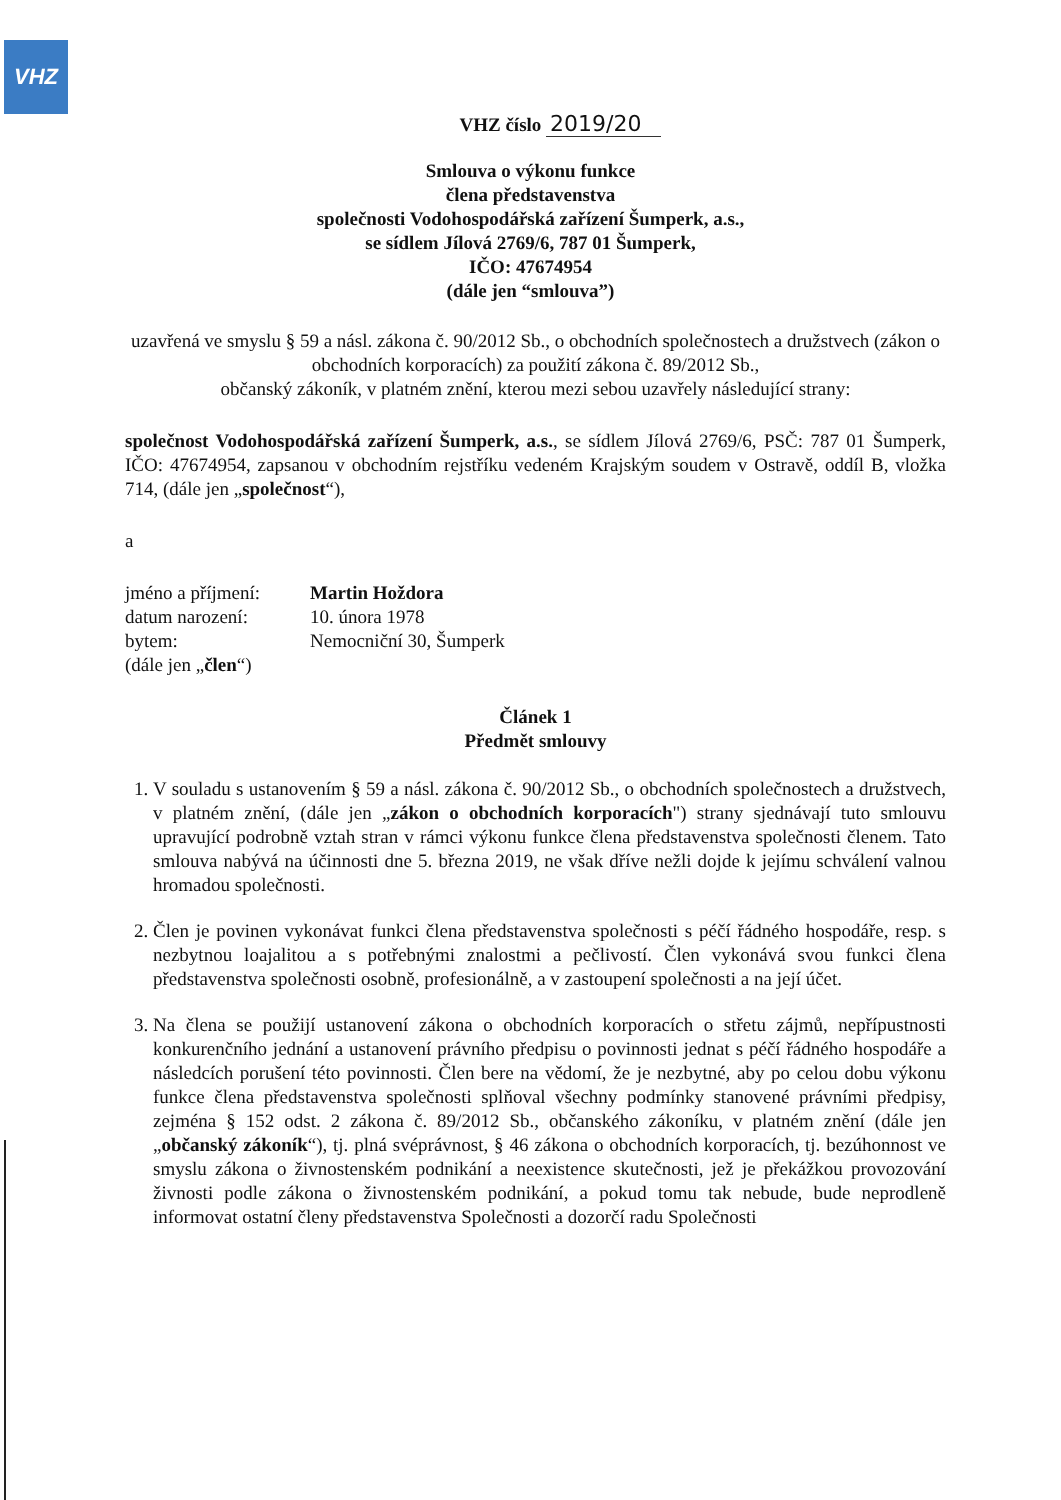VHZ
VHZ číslo 2019/20
Smlouva o výkonu funkce
člena představenstva
společnosti Vodohospodářská zařízení Šumperk, a.s.,
se sídlem Jílová 2769/6, 787 01 Šumperk,
IČO: 47674954
(dále jen “smlouva”)
uzavřená ve smyslu § 59 a násl. zákona č. 90/2012 Sb., o obchodních společnostech a družstvech (zákon o obchodních korporacích) za použití zákona č. 89/2012 Sb.,
občanský zákoník, v platném znění, kterou mezi sebou uzavřely následující strany:
společnost Vodohospodářská zařízení Šumperk, a.s., se sídlem Jílová 2769/6, PSČ: 787 01 Šumperk, IČO: 47674954, zapsanou v obchodním rejstříku vedeném Krajským soudem v Ostravě, oddíl B, vložka 714, (dále jen „společnost“),
a
jméno a příjmení: Martin Hoždora datum narození: 10. února 1978 bytem: Nemocniční 30, Šumperk (dále jen „člen“)
Článek 1
Předmět smlouvy
1. V souladu s ustanovením § 59 a násl. zákona č. 90/2012 Sb., o obchodních společnostech a družstvech, v platném znění, (dále jen „zákon o obchodních korporacích") strany sjednávají tuto smlouvu upravující podrobně vztah stran v rámci výkonu funkce člena představenstva společnosti členem. Tato smlouva nabývá na účinnosti dne 5. března 2019, ne však dříve nežli dojde k jejímu schválení valnou hromadou společnosti.
2. Člen je povinen vykonávat funkci člena představenstva společnosti s péčí řádného hospodáře, resp. s nezbytnou loajalitou a s potřebnými znalostmi a pečlivostí. Člen vykonává svou funkci člena představenstva společnosti osobně, profesionálně, a v zastoupení společnosti a na její účet.
3. Na člena se použijí ustanovení zákona o obchodních korporacích o střetu zájmů, nepřípustnosti konkurenčního jednání a ustanovení právního předpisu o povinnosti jednat s péčí řádného hospodáře a následcích porušení této povinnosti. Člen bere na vědomí, že je nezbytné, aby po celou dobu výkonu funkce člena představenstva společnosti splňoval všechny podmínky stanovené právními předpisy, zejména § 152 odst. 2 zákona č. 89/2012 Sb., občanského zákoníku, v platném znění (dále jen „občanský zákoník“), tj. plná svéprávnost, § 46 zákona o obchodních korporacích, tj. bezúhonnost ve smyslu zákona o živnostenském podnikání a neexistence skutečnosti, jež je překážkou provozování živnosti podle zákona o živnostenském podnikání, a pokud tomu tak nebude, bude neprodleně informovat ostatní členy představenstva Společnosti a dozorčí radu Společnosti